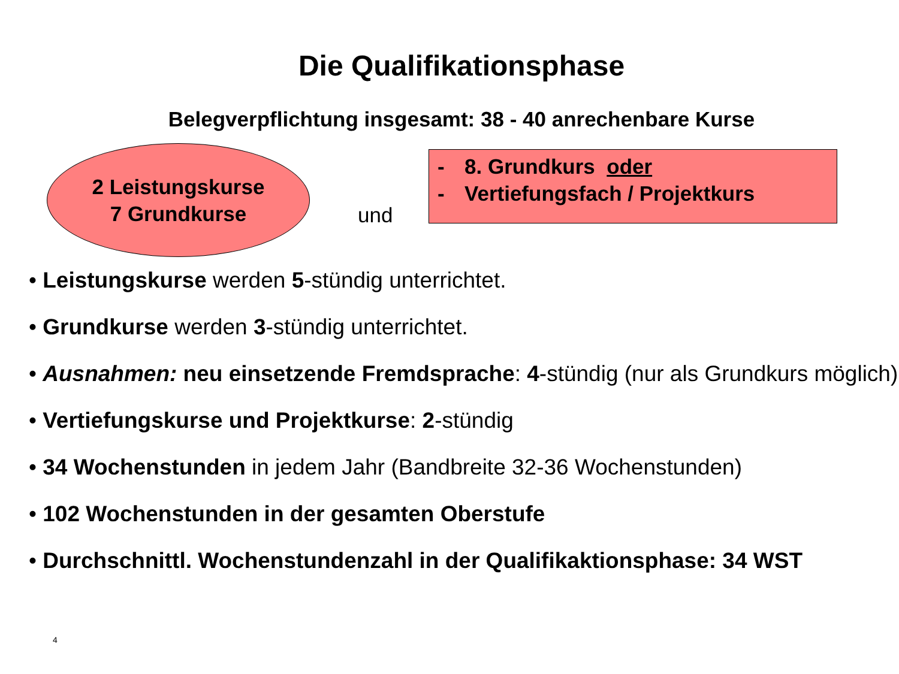Die Qualifikationsphase
Belegverpflichtung insgesamt: 38 - 40 anrechenbare Kurse
2 Leistungskurse
7 Grundkurse
und
- 8. Grundkurs oder
- Vertiefungsfach / Projektkurs
• Leistungskurse werden 5-stündig unterrichtet.
• Grundkurse werden 3-stündig unterrichtet.
• Ausnahmen: neu einsetzende Fremdsprache: 4-stündig (nur als Grundkurs möglich)
• Vertiefungskurse und Projektkurse: 2-stündig
• 34 Wochenstunden in jedem Jahr (Bandbreite 32-36 Wochenstunden)
• 102 Wochenstunden in der gesamten Oberstufe
• Durchschnittl. Wochenstundenzahl in der Qualifikaktionsphase: 34 WST
4